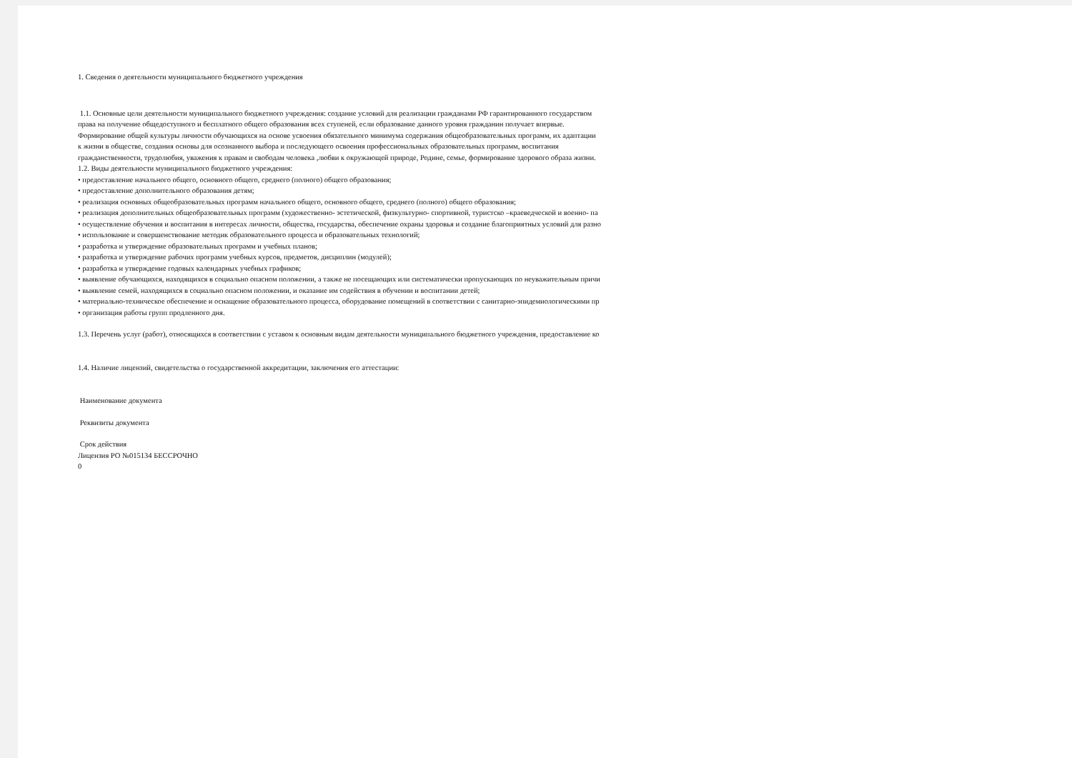1. Сведения о деятельности муниципального бюджетного учреждения
1.1. Основные цели деятельности муниципального бюджетного учреждения: создание условий для реализации гражданами РФ гарантированного государством
права на получение общедоступного и бесплатного общего образования всех ступеней, если образование данного уровня гражданин получает впервые.
Формирование общей культуры личности обучающихся на основе усвоения обязательного минимума содержания общеобразовательных программ, их адаптации
к жизни в обществе, создания основы для осознанного выбора и последующего освоения профессиональных образовательных программ, воспитания
гражданственности, трудолюбия, уважения к правам и свободам человека ,любви к окружающей природе, Родине, семье, формирование здорового образа жизни.
1.2. Виды деятельности муниципального бюджетного учреждения:
• предоставление начального общего, основного общего, среднего (полного) общего образования;
• предоставление дополнительного образования детям;
• реализация основных общеобразовательных программ начального общего, основного общего, среднего (полного) общего образования;
• реализация дополнительных общеобразовательных программ (художественно- эстетической, физкультурно- спортивной, туристско –краеведческой и военно- па
• осуществление обучения и воспитания в интересах личности, общества, государства, обеспечение охраны здоровья и создание благоприятных условий для разно
• использование и совершенствование методик образовательного процесса и образовательных технологий;
• разработка и утверждение образовательных программ и учебных планов;
• разработка и утверждение рабочих программ учебных курсов, предметов, дисциплин (модулей);
• разработка и утверждение годовых календарных учебных графиков;
• выявление обучающихся, находящихся в социально опасном положении, а также не посещающих или систематически пропускающих по неуважительным причи
• выявление семей, находящихся в социально опасном положении, и оказание им содействия в обучении и воспитании детей;
• материально-техническое обеспечение и оснащение образовательного процесса, оборудование помещений в соответствии с санитарно-эпидемиологическими пр
• организация работы групп продленного дня.
1.3. Перечень услуг (работ), относящихся в соответствии с уставом к основным видам деятельности муниципального бюджетного учреждения, предоставление ко
1.4. Наличие лицензий, свидетельства о государственной аккредитации, заключения его аттестации:
Наименование документа
Реквизиты документа
Срок действия
Лицензия РО №015134 БЕССРОЧНО
0